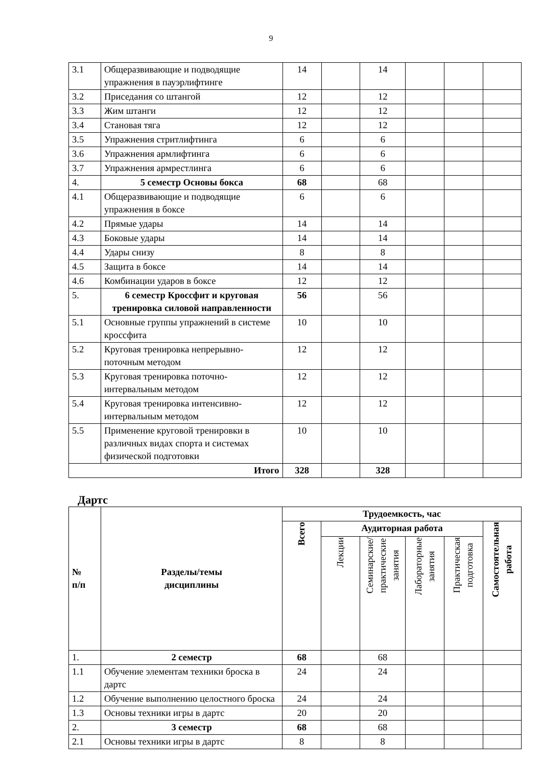9
| 3.1 | Общеразвивающие и подводящие упражнения в пауэрлифтинге | 14 | | 14 | | | |
| 3.2 | Приседания со штангой | 12 | | 12 | | | |
| 3.3 | Жим штанги | 12 | | 12 | | | |
| 3.4 | Становая тяга | 12 | | 12 | | | |
| 3.5 | Упражнения стритлифтинга | 6 | | 6 | | | |
| 3.6 | Упражнения армлифтинга | 6 | | 6 | | | |
| 3.7 | Упражнения армрестлинга | 6 | | 6 | | | |
| 4. | 5 семестр Основы бокса | 68 | | 68 | | | |
| 4.1 | Общеразвивающие и подводящие упражнения в боксе | 6 | | 6 | | | |
| 4.2 | Прямые удары | 14 | | 14 | | | |
| 4.3 | Боковые удары | 14 | | 14 | | | |
| 4.4 | Удары снизу | 8 | | 8 | | | |
| 4.5 | Защита в боксе | 14 | | 14 | | | |
| 4.6 | Комбинации ударов в боксе | 12 | | 12 | | | |
| 5. | 6 семестр Кроссфит и круговая тренировка силовой направленности | 56 | | 56 | | | |
| 5.1 | Основные группы упражнений в системе кроссфита | 10 | | 10 | | | |
| 5.2 | Круговая тренировка непрерывно-поточным методом | 12 | | 12 | | | |
| 5.3 | Круговая тренировка поточно-интервальным методом | 12 | | 12 | | | |
| 5.4 | Круговая тренировка интенсивно-интервальным методом | 12 | | 12 | | | |
| 5.5 | Применение круговой тренировки в различных видах спорта и системах физической подготовки | 10 | | 10 | | | |
| Итого | | 328 | | 328 | | | |
Дартс
| № п/п | Разделы/темы дисциплины | Трудоемкость, час | | | | | |
| --- | --- | --- | --- | --- | --- | --- | --- |
| | | Всего | Аудиторная работа | | | | Самостоятельная работа |
| | | | Лекции | Семинарские/ практические занятия | Лабораторные занятия | Практическая подготовка | |
| 1. | 2 семестр | 68 | | 68 | | | |
| 1.1 | Обучение элементам техники броска в дартс | 24 | | 24 | | | |
| 1.2 | Обучение выполнению целостного броска | 24 | | 24 | | | |
| 1.3 | Основы техники игры в дартс | 20 | | 20 | | | |
| 2. | 3 семестр | 68 | | 68 | | | |
| 2.1 | Основы техники игры в дартс | 8 | | 8 | | | |